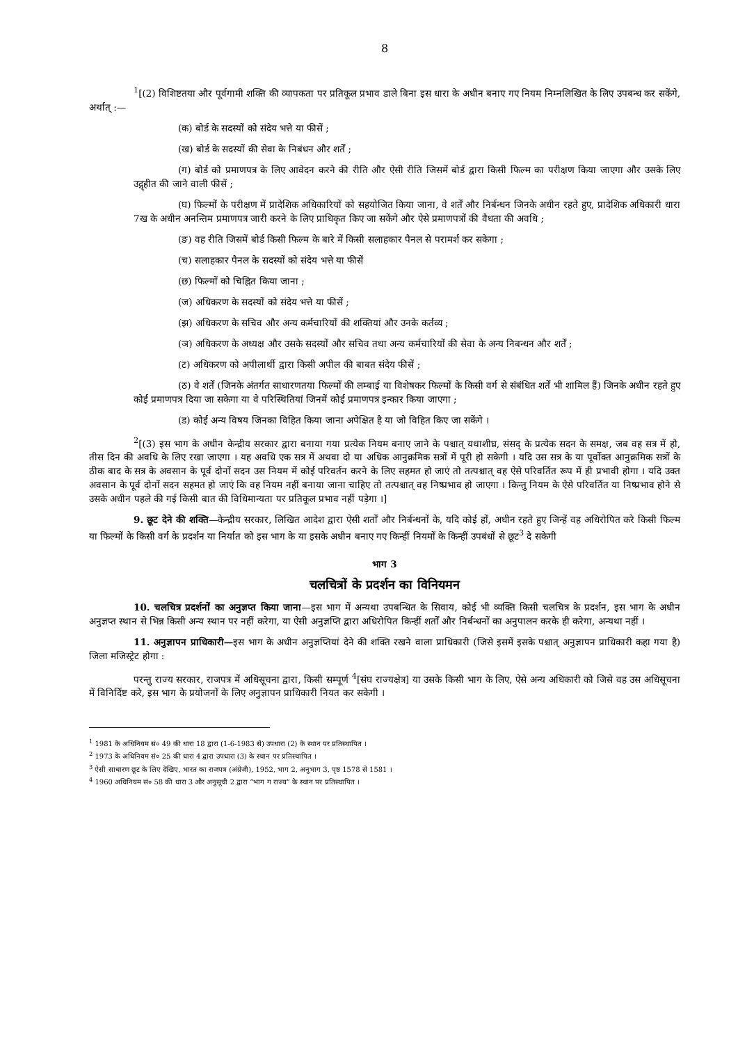8
<sup>1</sup> [(2) विशिष्टतया और पूर्वगामी शक्ति की व्यापकता पर प्रतिकूल प्रभाव डाले बिना इस धारा के अधीन बनाए गए नियम निम्नलिखित के लिए उपबन्ध कर सकेंगे, अर्थात् :—
(क) बोर्ड के सदस्यों को संदेय भत्ते या फीसें ;
(ख) बोर्ड के सदस्यों की सेवा के निबंधन और शर्तें ;
(ग) बोर्ड को प्रमाणपत्र के लिए आवेदन करने की रीति और ऐसी रीति जिसमें बोर्ड द्वारा किसी फिल्म का परीक्षण किया जाएगा और उसके लिए उद्गृहीत की जाने वाली फीसें ;
(घ) फिल्मों के परीक्षण में प्रादेशिक अधिकारियों को सहयोजित किया जाना, वे शर्तें और निर्बन्धन जिनके अधीन रहते हुए, प्रादेशिक अधिकारी धारा 7ख के अधीन अनन्तिम प्रमाणपत्र जारी करने के लिए प्राधिकृत किए जा सकेंगे और ऐसे प्रमाणपत्रों की वैधता की अवधि ;
(ङ) वह रीति जिसमें बोर्ड किसी फिल्म के बारे में किसी सलाहकार पैनल से परामर्श कर सकेगा ;
(च) सलाहकार पैनल के सदस्यों को संदेय भत्ते या फीसें
(छ) फिल्मों को चिह्नित किया जाना ;
(ज) अधिकरण के सदस्यों को संदेय भत्ते या फीसें ;
(झ) अधिकरण के सचिव और अन्य कर्मचारियों की शक्तियां और उनके कर्तव्य ;
(ञ) अधिकरण के अध्यक्ष और उसके सदस्यों और सचिव तथा अन्य कर्मचारियों की सेवा के अन्य निबन्धन और शर्तें ;
(ट) अधिकरण को अपीलार्थी द्वारा किसी अपील की बाबत संदेय फीसें ;
(ठ) वे शर्तें (जिनके अंतर्गत साधारणतया फिल्मों की लम्बाई या विशेषकर फिल्मों के किसी वर्ग से संबंधित शर्तें भी शामिल हैं) जिनके अधीन रहते हुए कोई प्रमाणपत्र दिया जा सकेगा या वे परिस्थितियां जिनमें कोई प्रमाणपत्र इन्कार किया जाएगा ;
(ड) कोई अन्य विषय जिनका विहित किया जाना अपेक्षित है या जो विहित किए जा सकेंगे ।
<sup>2</sup> [(3) इस भाग के अधीन केन्द्रीय सरकार द्वारा बनाया गया प्रत्येक नियम बनाए जाने के पश्चात् यथाशीघ्र, संसद् के प्रत्येक सदन के समक्ष, जब वह सत्र में हो, तीस दिन की अवधि के लिए रखा जाएगा । यह अवधि एक सत्र में अथवा दो या अधिक आनुक्रमिक सत्रों में पूरी हो सकेगी । यदि उस सत्र के या पूर्वोक्त आनुक्रमिक सत्रों के ठीक बाद के सत्र के अवसान के पूर्व दोनों सदन उस नियम में कोई परिवर्तन करने के लिए सहमत हो जाएं तो तत्पश्चात् वह ऐसे परिवर्तित रूप में ही प्रभावी होगा । यदि उक्त अवसान के पूर्व दोनों सदन सहमत हो जाएं कि वह नियम नहीं बनाया जाना चाहिए तो तत्पश्चात् वह निष्प्रभाव हो जाएगा । किन्तु नियम के ऐसे परिवर्तित या निष्प्रभाव होने से उसके अधीन पहले की गई किसी बात की विधिमान्यता पर प्रतिकूल प्रभाव नहीं पड़ेगा ।]
9. छूट देने की शक्ति—केन्द्रीय सरकार, लिखित आदेश द्वारा ऐसी शर्तों और निर्बन्धनों के, यदि कोई हों, अधीन रहते हुए जिन्हें वह अधिरोपित करे किसी फिल्म या फिल्मों के किसी वर्ग के प्रदर्शन या निर्यात को इस भाग के या इसके अधीन बनाए गए किन्हीं नियमों के किन्हीं उपबंधों से छूट<sup>3</sup> दे सकेगी
भाग 3
चलचित्रों के प्रदर्शन का विनियमन
10. चलचित्र प्रदर्शनों का अनुज्ञप्त किया जाना—इस भाग में अन्यथा उपबन्धित के सिवाय, कोई भी व्यक्ति किसी चलचित्र के प्रदर्शन, इस भाग के अधीन अनुज्ञप्त स्थान से भिन्न किसी अन्य स्थान पर नहीं करेगा, या ऐसी अनुज्ञप्ति द्वारा अधिरोपित किन्हीं शर्तों और निर्बन्धनों का अनुपालन करके ही करेगा, अन्यथा नहीं ।
11. अनुज्ञापन प्राधिकारी—इस भाग के अधीन अनुज्ञप्तियां देने की शक्ति रखने वाला प्राधिकारी (जिसे इसमें इसके पश्चात् अनुज्ञापन प्राधिकारी कहा गया है) जिला मजिस्ट्रेट होगा :
परन्तु राज्य सरकार, राजपत्र में अधिसूचना द्वारा, किसी सम्पूर्ण <sup>4</sup>[संघ राज्यक्षेत्र] या उसके किसी भाग के लिए, ऐसे अन्य अधिकारी को जिसे वह उस अधिसूचना में विनिर्दिष्ट करे, इस भाग के प्रयोजनों के लिए अनुज्ञापन प्राधिकारी नियत कर सकेगी ।
<sup>1</sup> 1981 के अधिनियम सं० 49 की धारा 18 द्वारा (1-6-1983 से) उपधारा (2) के स्थान पर प्रतिस्थापित ।
<sup>2</sup> 1973 के अधिनियम सं० 25 की धारा 4 द्वारा उपधारा (3) के स्थान पर प्रतिस्थापित ।
<sup>3</sup> ऐसी साधारण छूट के लिए देखिए, भारत का राजपत्र (अंग्रेजी), 1952, भाग 2, अनुभाग 3, पृष्ठ 1578 से 1581 ।
<sup>4</sup> 1960 अधिनियम सं० 58 की धारा 3 और अनुसूची 2 द्वारा “भाग ग राज्य” के स्थान पर प्रतिस्थापित ।